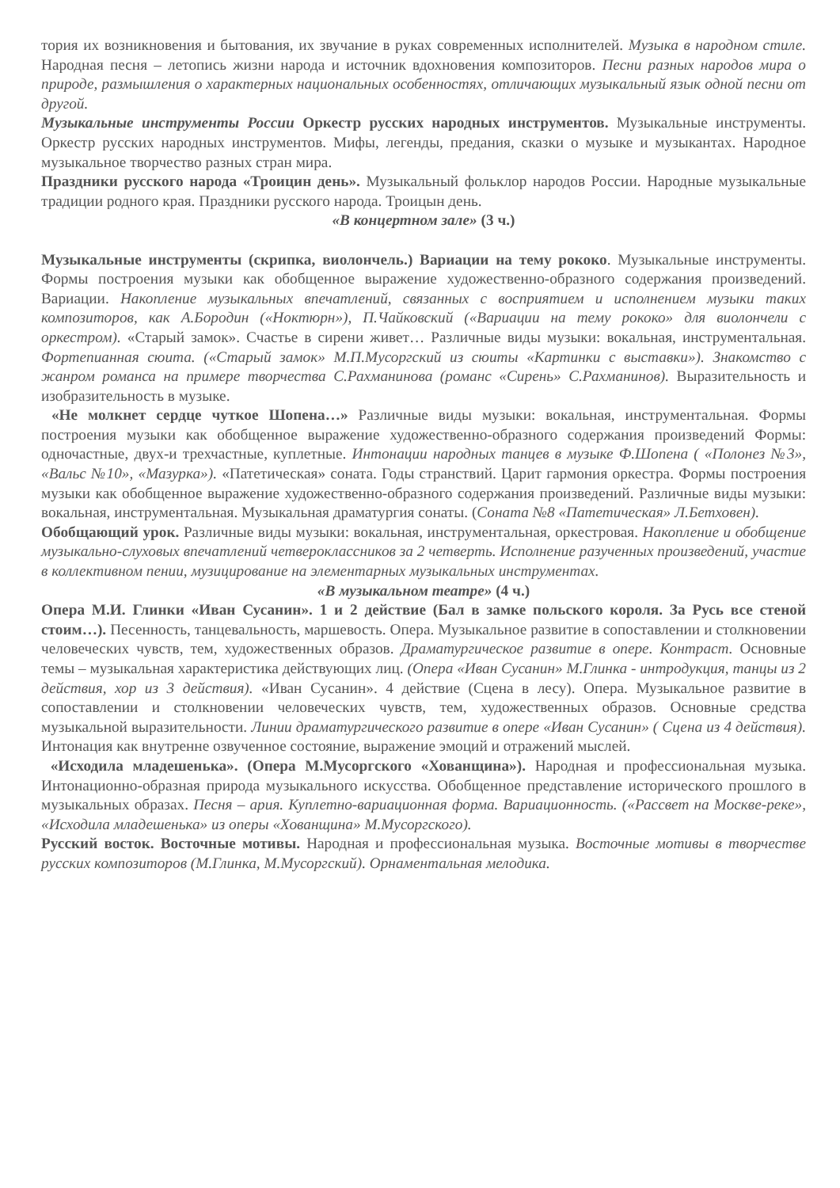тория их возникновения и бытования, их звучание в руках современных исполнителей. Музыка в народном стиле. Народная песня – летопись жизни народа и источник вдохновения композиторов. Песни разных народов мира о природе, размышления о характерных национальных особенностях, отличающих музыкальный язык одной песни от другой.
Музыкальные инструменты России Оркестр русских народных инструментов. Музыкальные инструменты. Оркестр русских народных инструментов. Мифы, легенды, предания, сказки о музыке и музыкантах. Народное музыкальное творчество разных стран мира.
Праздники русского народа «Троицин день». Музыкальный фольклор народов России. Народные музыкальные традиции родного края. Праздники русского народа. Троицын день.
«В концертном зале» (3 ч.)
Музыкальные инструменты (скрипка, виолончель.) Вариации на тему рококо. Музыкальные инструменты. Формы построения музыки как обобщенное выражение художественно-образного содержания произведений. Вариации. Накопление музыкальных впечатлений, связанных с восприятием и исполнением музыки таких композиторов, как А.Бородин («Ноктюрн»), П.Чайковский («Вариации на тему рококо» для виолончели с оркестром). «Старый замок». Счастье в сирени живет… Различные виды музыки: вокальная, инструментальная. Фортепианная сюита. («Старый замок» М.П.Мусоргский из сюиты «Картинки с выставки»). Знакомство с жанром романса на примере творчества С.Рахманинова (романс «Сирень» С.Рахманинов). Выразительность и изобразительность в музыке.
«Не молкнет сердце чуткое Шопена…» Различные виды музыки: вокальная, инструментальная. Формы построения музыки как обобщенное выражение художественно-образного содержания произведений Формы: одночастные, двух-и трехчастные, куплетные. Интонации народных танцев в музыке Ф.Шопена ( «Полонез №3», «Вальс №10», «Мазурка»). «Патетическая» соната. Годы странствий. Царит гармония оркестра. Формы построения музыки как обобщенное выражение художественно-образного содержания произведений. Различные виды музыки: вокальная, инструментальная. Музыкальная драматургия сонаты. (Соната №8 «Патетическая» Л.Бетховен).
Обобщающий урок. Различные виды музыки: вокальная, инструментальная, оркестровая. Накопление и обобщение музыкально-слуховых впечатлений четвероклассников за 2 четверть. Исполнение разученных произведений, участие в коллективном пении, музицирование на элементарных музыкальных инструментах.
«В музыкальном театре» (4 ч.)
Опера М.И. Глинки «Иван Сусанин». 1 и 2 действие (Бал в замке польского короля. За Русь все стеной стоим…). Песенность, танцевальность, маршевость. Опера. Музыкальное развитие в сопоставлении и столкновении человеческих чувств, тем, художественных образов. Драматургическое развитие в опере. Контраст. Основные темы – музыкальная характеристика действующих лиц. (Опера «Иван Сусанин» М.Глинка - интродукция, танцы из 2 действия, хор из 3 действия). «Иван Сусанин». 4 действие (Сцена в лесу). Опера. Музыкальное развитие в сопоставлении и столкновении человеческих чувств, тем, художественных образов. Основные средства музыкальной выразительности. Линии драматургического развитие в опере «Иван Сусанин» ( Сцена из 4 действия). Интонация как внутренне озвученное состояние, выражение эмоций и отражений мыслей.
«Исходила младешенька». (Опера М.Мусоргского «Хованщина»). Народная и профессиональная музыка. Интонационно-образная природа музыкального искусства. Обобщенное представление исторического прошлого в музыкальных образах. Песня – ария. Куплетно-вариационная форма. Вариационность. («Рассвет на Москве-реке», «Исходила младешенька» из оперы «Хованщина» М.Мусоргского).
Русский восток. Восточные мотивы. Народная и профессиональная музыка. Восточные мотивы в творчестве русских композиторов (М.Глинка, М.Мусоргский). Орнаментальная мелодика.